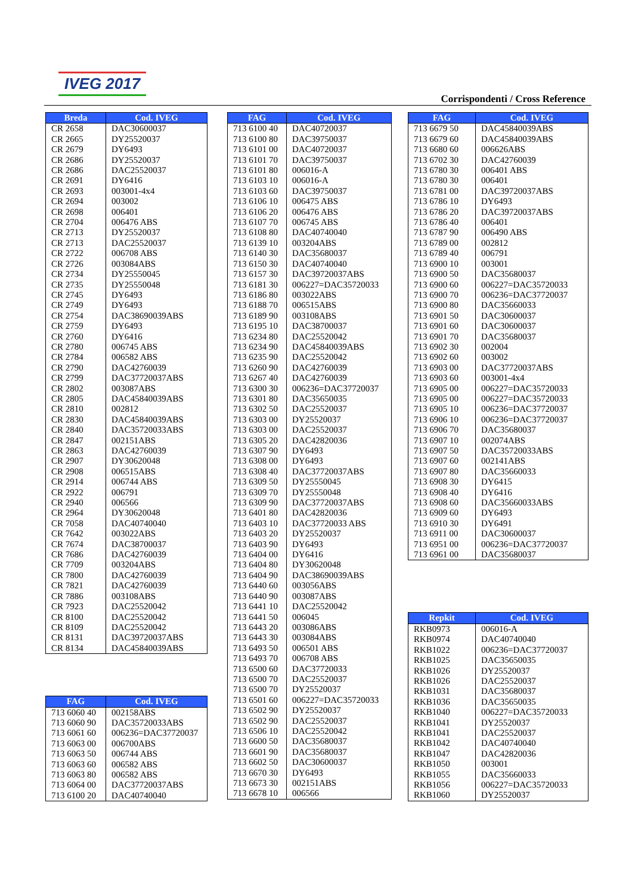IVEG 2017
Corrispondenti / Cross Reference
| Breda | Cod. IVEG |
| --- | --- |
| CR 2658 | DAC30600037 |
| CR 2665 | DY25520037 |
| CR 2679 | DY6493 |
| CR 2686 | DY25520037 |
| CR 2686 | DAC25520037 |
| CR 2691 | DY6416 |
| CR 2693 | 003001-4x4 |
| CR 2694 | 003002 |
| CR 2698 | 006401 |
| CR 2704 | 006476 ABS |
| CR 2713 | DY25520037 |
| CR 2713 | DAC25520037 |
| CR 2722 | 006708 ABS |
| CR 2726 | 003084ABS |
| CR 2734 | DY25550045 |
| CR 2735 | DY25550048 |
| CR 2745 | DY6493 |
| CR 2749 | DY6493 |
| CR 2754 | DAC38690039ABS |
| CR 2759 | DY6493 |
| CR 2760 | DY6416 |
| CR 2780 | 006745 ABS |
| CR 2784 | 006582 ABS |
| CR 2790 | DAC42760039 |
| CR 2799 | DAC37720037ABS |
| CR 2802 | 003087ABS |
| CR 2805 | DAC45840039ABS |
| CR 2810 | 002812 |
| CR 2830 | DAC45840039ABS |
| CR 2840 | DAC35720033ABS |
| CR 2847 | 002151ABS |
| CR 2863 | DAC42760039 |
| CR 2907 | DY30620048 |
| CR 2908 | 006515ABS |
| CR 2914 | 006744 ABS |
| CR 2922 | 006791 |
| CR 2940 | 006566 |
| CR 2964 | DY30620048 |
| CR 7058 | DAC40740040 |
| CR 7642 | 003022ABS |
| CR 7674 | DAC38700037 |
| CR 7686 | DAC42760039 |
| CR 7709 | 003204ABS |
| CR 7800 | DAC42760039 |
| CR 7821 | DAC42760039 |
| CR 7886 | 003108ABS |
| CR 7923 | DAC25520042 |
| CR 8100 | DAC25520042 |
| CR 8109 | DAC25520042 |
| CR 8131 | DAC39720037ABS |
| CR 8134 | DAC45840039ABS |
| FAG | Cod. IVEG |
| --- | --- |
| 713 6060 40 | 002158ABS |
| 713 6060 90 | DAC35720033ABS |
| 713 6061 60 | 006236=DAC37720037 |
| 713 6063 00 | 006700ABS |
| 713 6063 50 | 006744 ABS |
| 713 6063 60 | 006582 ABS |
| 713 6063 80 | 006582 ABS |
| 713 6064 00 | DAC37720037ABS |
| 713 6100 20 | DAC40740040 |
| FAG | Cod. IVEG |
| --- | --- |
| 713 6100 40 | DAC40720037 |
| 713 6100 80 | DAC39750037 |
| 713 6101 00 | DAC40720037 |
| 713 6101 70 | DAC39750037 |
| 713 6101 80 | 006016-A |
| 713 6103 10 | 006016-A |
| 713 6103 60 | DAC39750037 |
| 713 6106 10 | 006475 ABS |
| 713 6106 20 | 006476 ABS |
| 713 6107 70 | 006745 ABS |
| 713 6108 80 | DAC40740040 |
| 713 6139 10 | 003204ABS |
| 713 6140 30 | DAC35680037 |
| 713 6150 30 | DAC40740040 |
| 713 6157 30 | DAC39720037ABS |
| 713 6181 30 | 006227=DAC35720033 |
| 713 6186 80 | 003022ABS |
| 713 6188 70 | 006515ABS |
| 713 6189 90 | 003108ABS |
| 713 6195 10 | DAC38700037 |
| 713 6234 80 | DAC25520042 |
| 713 6234 90 | DAC45840039ABS |
| 713 6235 90 | DAC25520042 |
| 713 6260 90 | DAC42760039 |
| 713 6267 40 | DAC42760039 |
| 713 6300 30 | 006236=DAC37720037 |
| 713 6301 80 | DAC35650035 |
| 713 6302 50 | DAC25520037 |
| 713 6303 00 | DY25520037 |
| 713 6303 00 | DAC25520037 |
| 713 6305 20 | DAC42820036 |
| 713 6307 90 | DY6493 |
| 713 6308 00 | DY6493 |
| 713 6308 40 | DAC37720037ABS |
| 713 6309 50 | DY25550045 |
| 713 6309 70 | DY25550048 |
| 713 6309 90 | DAC37720037ABS |
| 713 6401 80 | DAC42820036 |
| 713 6403 10 | DAC37720033 ABS |
| 713 6403 20 | DY25520037 |
| 713 6403 90 | DY6493 |
| 713 6404 00 | DY6416 |
| 713 6404 80 | DY30620048 |
| 713 6404 90 | DAC38690039ABS |
| 713 6440 60 | 003056ABS |
| 713 6440 90 | 003087ABS |
| 713 6441 10 | DAC25520042 |
| 713 6441 50 | 006045 |
| 713 6443 20 | 003086ABS |
| 713 6443 30 | 003084ABS |
| 713 6493 50 | 006501 ABS |
| 713 6493 70 | 006708 ABS |
| 713 6500 60 | DAC37720033 |
| 713 6500 70 | DAC25520037 |
| 713 6500 70 | DY25520037 |
| 713 6501 60 | 006227=DAC35720033 |
| 713 6502 90 | DY25520037 |
| 713 6502 90 | DAC25520037 |
| 713 6506 10 | DAC25520042 |
| 713 6600 50 | DAC35680037 |
| 713 6601 90 | DAC35680037 |
| 713 6602 50 | DAC30600037 |
| 713 6670 30 | DY6493 |
| 713 6673 30 | 002151ABS |
| 713 6678 10 | 006566 |
| FAG | Cod. IVEG |
| --- | --- |
| 713 6679 50 | DAC45840039ABS |
| 713 6679 60 | DAC45840039ABS |
| 713 6680 60 | 006626ABS |
| 713 6702 30 | DAC42760039 |
| 713 6780 30 | 006401 ABS |
| 713 6780 30 | 006401 |
| 713 6781 00 | DAC39720037ABS |
| 713 6786 10 | DY6493 |
| 713 6786 20 | DAC39720037ABS |
| 713 6786 40 | 006401 |
| 713 6787 90 | 006490 ABS |
| 713 6789 00 | 002812 |
| 713 6789 40 | 006791 |
| 713 6900 10 | 003001 |
| 713 6900 50 | DAC35680037 |
| 713 6900 60 | 006227=DAC35720033 |
| 713 6900 70 | 006236=DAC37720037 |
| 713 6900 80 | DAC35660033 |
| 713 6901 50 | DAC30600037 |
| 713 6901 60 | DAC30600037 |
| 713 6901 70 | DAC35680037 |
| 713 6902 30 | 002004 |
| 713 6902 60 | 003002 |
| 713 6903 00 | DAC37720037ABS |
| 713 6903 60 | 003001-4x4 |
| 713 6905 00 | 006227=DAC35720033 |
| 713 6905 00 | 006227=DAC35720033 |
| 713 6905 10 | 006236=DAC37720037 |
| 713 6906 10 | 006236=DAC37720037 |
| 713 6906 70 | DAC35680037 |
| 713 6907 10 | 002074ABS |
| 713 6907 50 | DAC35720033ABS |
| 713 6907 60 | 002141ABS |
| 713 6907 80 | DAC35660033 |
| 713 6908 30 | DY6415 |
| 713 6908 40 | DY6416 |
| 713 6908 60 | DAC35660033ABS |
| 713 6909 60 | DY6493 |
| 713 6910 30 | DY6491 |
| 713 6911 00 | DAC30600037 |
| 713 6951 00 | 006236=DAC37720037 |
| 713 6961 00 | DAC35680037 |
| Repkit | Cod. IVEG |
| --- | --- |
| RKB0973 | 006016-A |
| RKB0974 | DAC40740040 |
| RKB1022 | 006236=DAC37720037 |
| RKB1025 | DAC35650035 |
| RKB1026 | DY25520037 |
| RKB1026 | DAC25520037 |
| RKB1031 | DAC35680037 |
| RKB1036 | DAC35650035 |
| RKB1040 | 006227=DAC35720033 |
| RKB1041 | DY25520037 |
| RKB1041 | DAC25520037 |
| RKB1042 | DAC40740040 |
| RKB1047 | DAC42820036 |
| RKB1050 | 003001 |
| RKB1055 | DAC35660033 |
| RKB1056 | 006227=DAC35720033 |
| RKB1060 | DY25520037 |